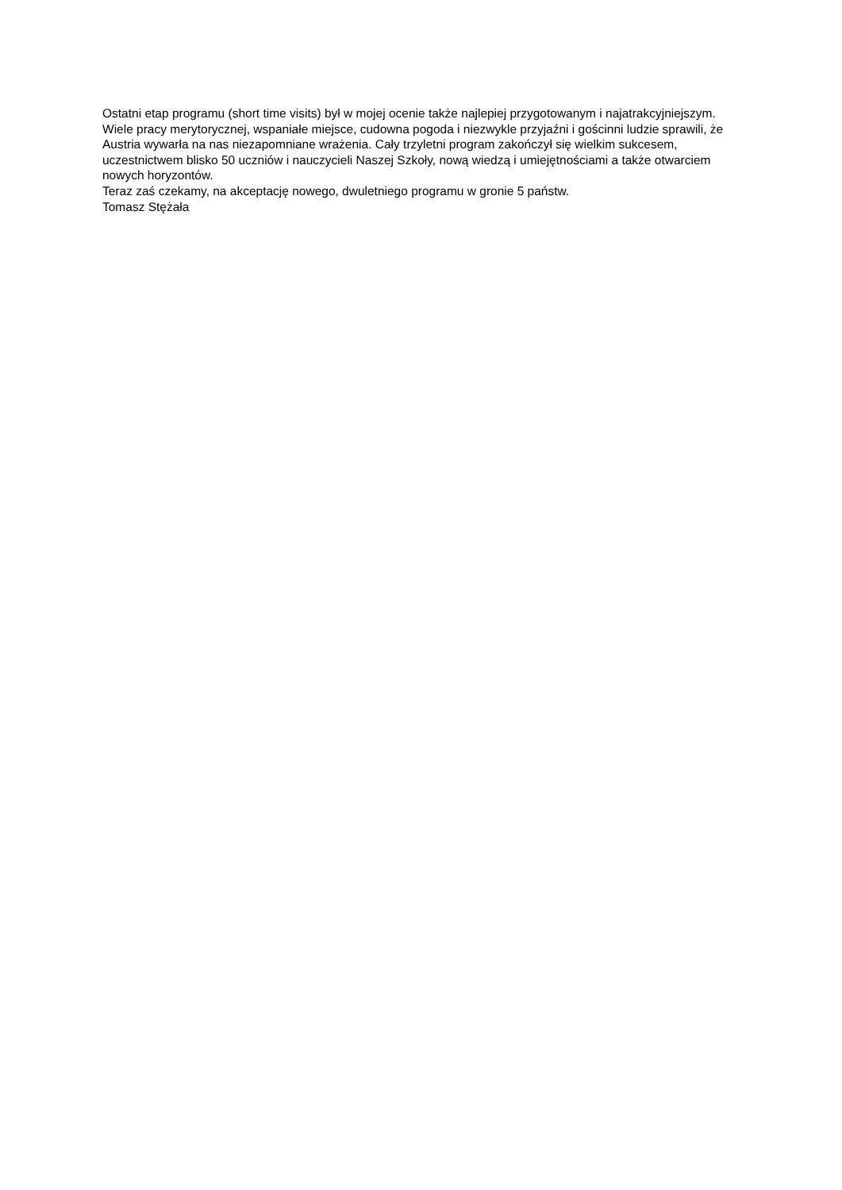Ostatni etap programu (short time visits) był w mojej ocenie także najlepiej przygotowanym i najatrakcyjniejszym. Wiele pracy merytorycznej, wspaniałe miejsce, cudowna pogoda i niezwykle przyjaźni i gościnni ludzie sprawili, że Austria wywarła na nas niezapomniane wrażenia. Cały trzyletni program zakończył się wielkim sukcesem, uczestnictwem blisko 50 uczniów i nauczycieli Naszej Szkoły, nową wiedzą i umiejętnościami a także otwarciem nowych horyzontów.
Teraz zaś czekamy, na akceptację nowego, dwuletniego programu w gronie 5 państw.
Tomasz Stężała